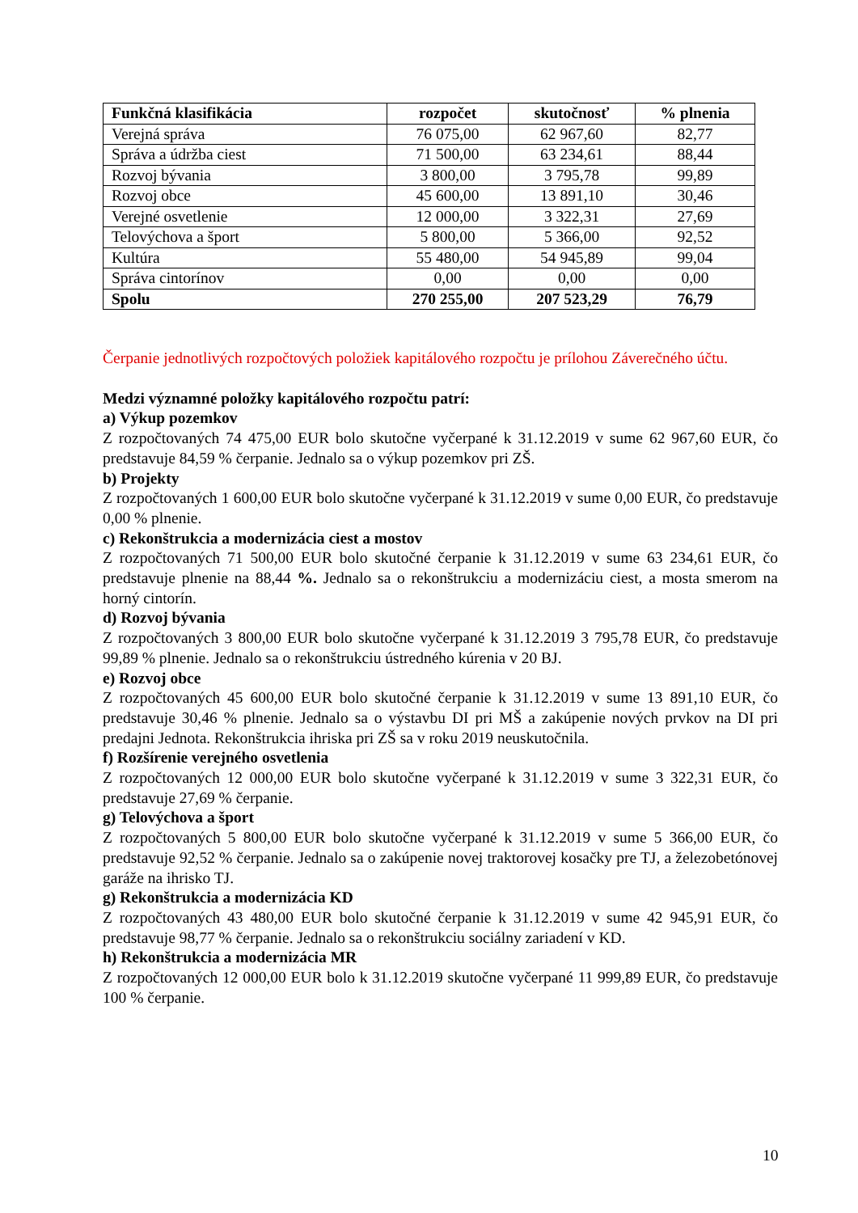| Funkčná klasifikácia | rozpočet | skutočnosť | % plnenia |
| --- | --- | --- | --- |
| Verejná správa | 76 075,00 | 62 967,60 | 82,77 |
| Správa a údržba ciest | 71 500,00 | 63 234,61 | 88,44 |
| Rozvoj bývania | 3 800,00 | 3 795,78 | 99,89 |
| Rozvoj obce | 45 600,00 | 13 891,10 | 30,46 |
| Verejné osvetlenie | 12 000,00 | 3 322,31 | 27,69 |
| Telovýchova a šport | 5 800,00 | 5 366,00 | 92,52 |
| Kultúra | 55 480,00 | 54 945,89 | 99,04 |
| Správa cintorínov | 0,00 | 0,00 | 0,00 |
| Spolu | 270 255,00 | 207 523,29 | 76,79 |
Čerpanie jednotlivých rozpočtových položiek kapitálového rozpočtu je prílohou Záverečného účtu.
Medzi významné položky kapitálového rozpočtu patrí:
a) Výkup pozemkov
Z rozpočtovaných 74 475,00 EUR bolo skutočne vyčerpané k 31.12.2019 v sume 62 967,60 EUR, čo predstavuje 84,59 % čerpanie. Jednalo sa o výkup pozemkov pri ZŠ.
b) Projekty
Z rozpočtovaných 1 600,00 EUR bolo skutočne vyčerpané k 31.12.2019 v sume 0,00 EUR, čo predstavuje 0,00 % plnenie.
c) Rekonštrukcia a modernizácia ciest a mostov
Z rozpočtovaných 71 500,00 EUR bolo skutočné čerpanie k 31.12.2019 v sume 63 234,61 EUR, čo predstavuje plnenie na 88,44 %. Jednalo sa o rekonštrukciu a modernizáciu ciest, a mosta smerom na horný cintorín.
d) Rozvoj bývania
Z rozpočtovaných 3 800,00 EUR bolo skutočne vyčerpané k 31.12.2019 3 795,78 EUR, čo predstavuje 99,89 % plnenie. Jednalo sa o rekonštrukciu ústredného kúrenia v 20 BJ.
e) Rozvoj obce
Z rozpočtovaných 45 600,00 EUR bolo skutočné čerpanie k 31.12.2019 v sume 13 891,10 EUR, čo predstavuje 30,46 % plnenie. Jednalo sa o výstavbu DI pri MŠ a zakúpenie nových prvkov na DI pri predajni Jednota. Rekonštrukcia ihriska pri ZŠ sa v roku 2019 neuskutočnila.
f) Rozšírenie verejného osvetlenia
Z rozpočtovaných 12 000,00 EUR bolo skutočne vyčerpané k 31.12.2019 v sume 3 322,31 EUR, čo predstavuje 27,69 % čerpanie.
g) Telovýchova a šport
Z rozpočtovaných 5 800,00 EUR bolo skutočne vyčerpané k 31.12.2019 v sume 5 366,00 EUR, čo predstavuje 92,52 % čerpanie. Jednalo sa o zakúpenie novej traktorovej kosačky pre TJ, a železobetónovej garáže na ihrisko TJ.
g) Rekonštrukcia a modernizácia KD
Z rozpočtovaných 43 480,00 EUR bolo skutočné čerpanie k 31.12.2019 v sume 42 945,91 EUR, čo predstavuje 98,77 % čerpanie. Jednalo sa o rekonštrukciu sociálny zariadení v KD.
h) Rekonštrukcia a modernizácia MR
Z rozpočtovaných 12 000,00 EUR bolo k 31.12.2019 skutočne vyčerpané 11 999,89 EUR, čo predstavuje 100 % čerpanie.
10